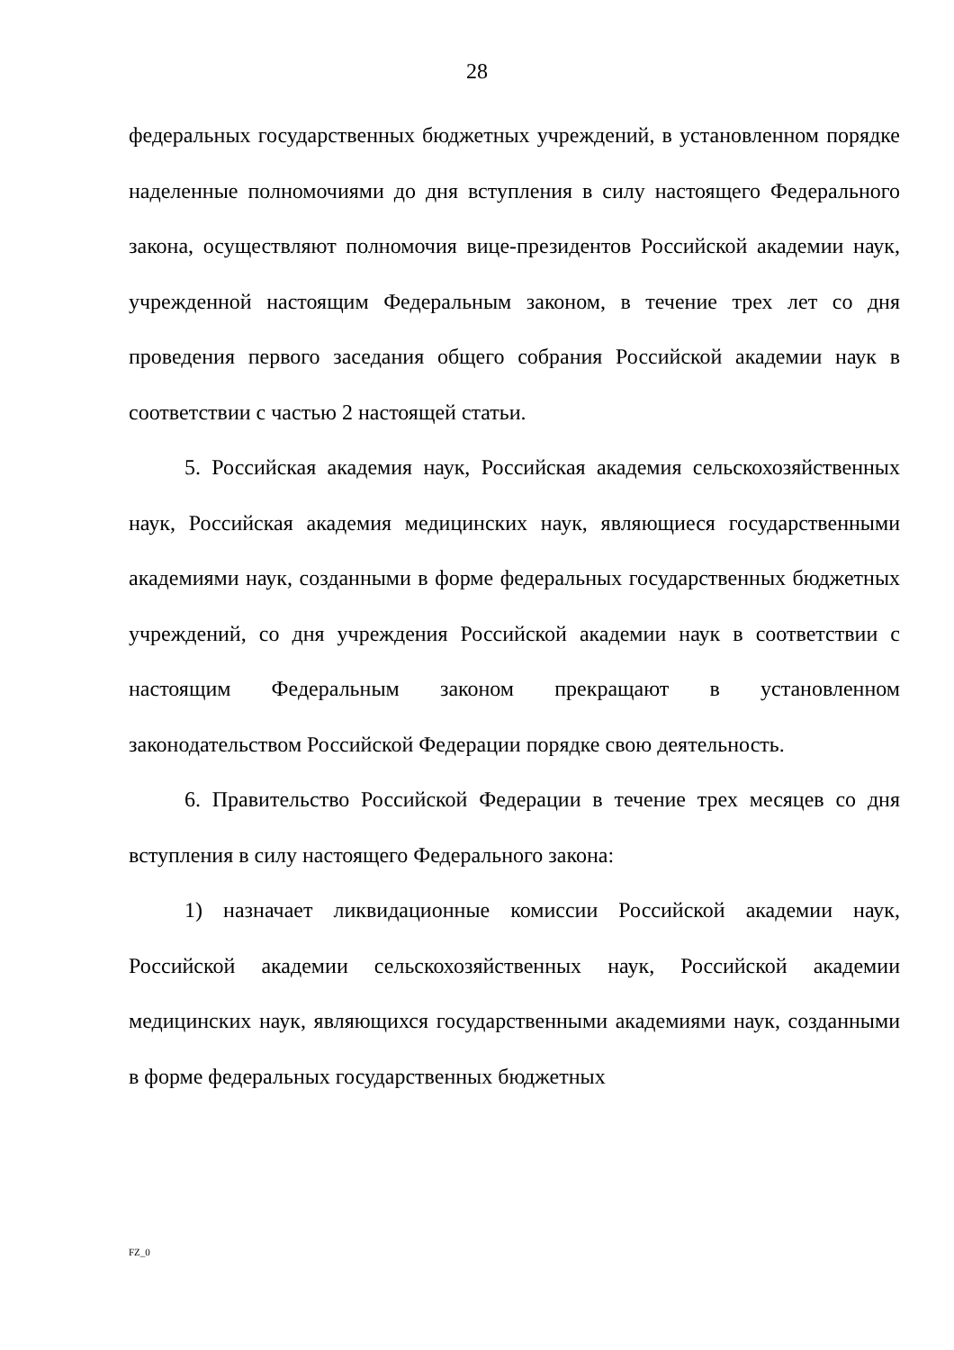28
федеральных государственных бюджетных учреждений, в установленном порядке наделенные полномочиями до дня вступления в силу настоящего Федерального закона, осуществляют полномочия вице-президентов Российской академии наук, учрежденной настоящим Федеральным законом, в течение трех лет со дня проведения первого заседания общего собрания Российской академии наук в соответствии с частью 2 настоящей статьи.
5. Российская академия наук, Российская академия сельскохозяйственных наук, Российская академия медицинских наук, являющиеся государственными академиями наук, созданными в форме федеральных государственных бюджетных учреждений, со дня учреждения Российской академии наук в соответствии с настоящим Федеральным законом прекращают в установленном законодательством Российской Федерации порядке свою деятельность.
6. Правительство Российской Федерации в течение трех месяцев со дня вступления в силу настоящего Федерального закона:
1) назначает ликвидационные комиссии Российской академии наук, Российской академии сельскохозяйственных наук, Российской академии медицинских наук, являющихся государственными академиями наук, созданными в форме федеральных государственных бюджетных
FZ_0